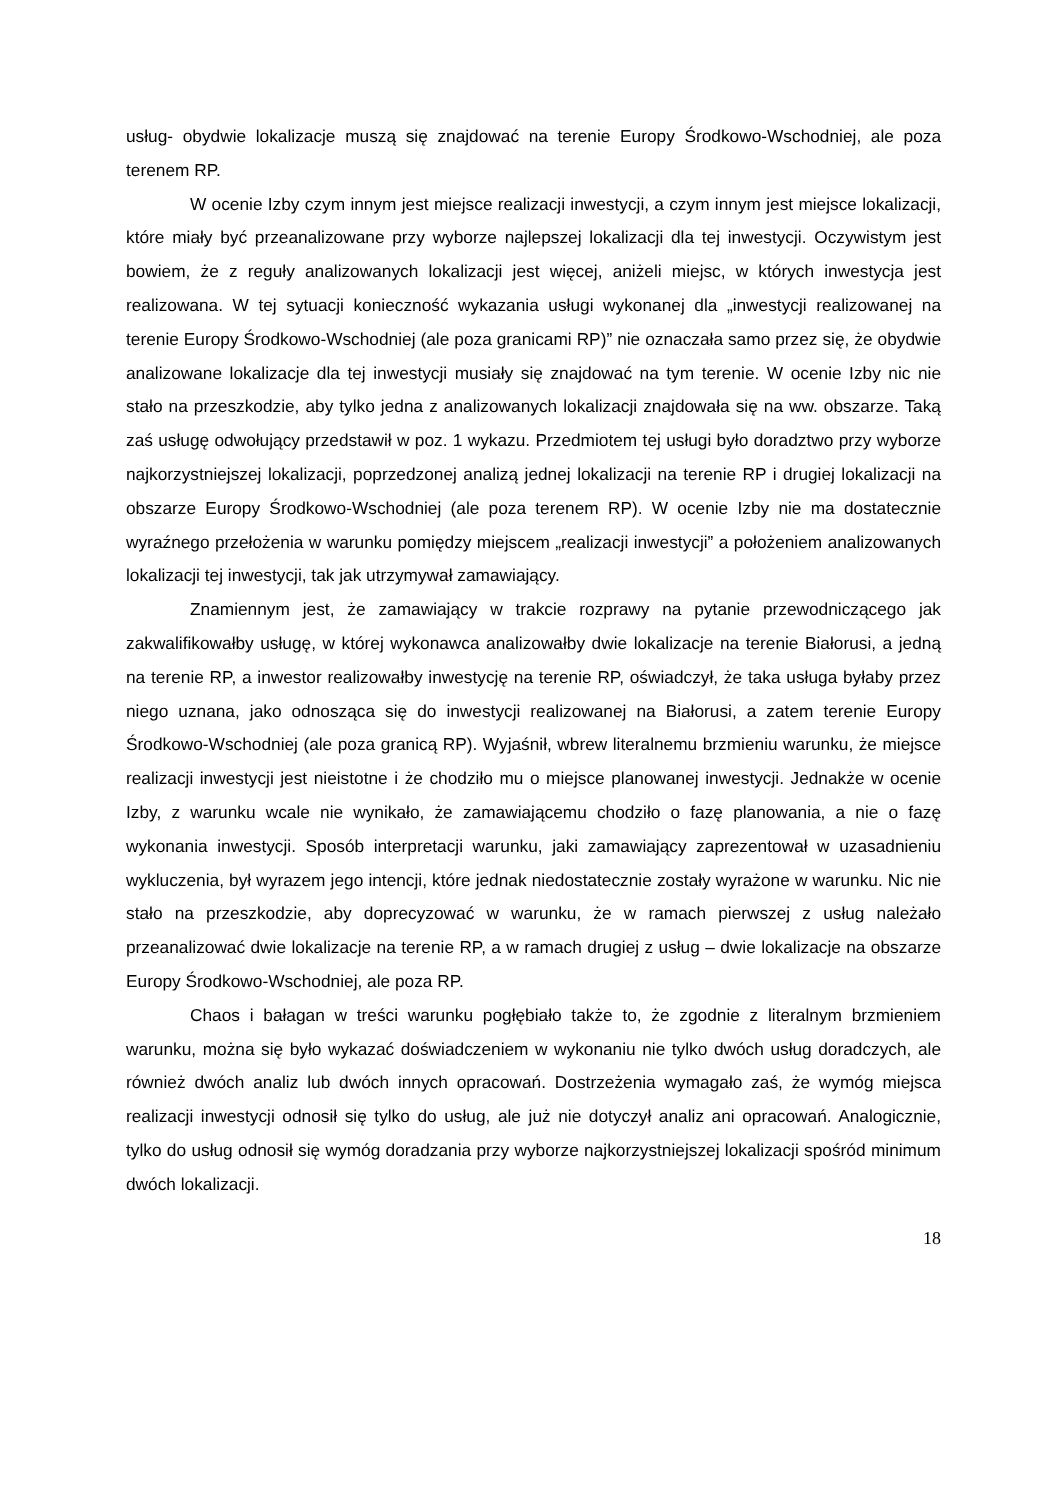usług- obydwie lokalizacje muszą się znajdować na terenie Europy Środkowo-Wschodniej, ale poza terenem RP.
W ocenie Izby czym innym jest miejsce realizacji inwestycji, a czym innym jest miejsce lokalizacji, które miały być przeanalizowane przy wyborze najlepszej lokalizacji dla tej inwestycji. Oczywistym jest bowiem, że z reguły analizowanych lokalizacji jest więcej, aniżeli miejsc, w których inwestycja jest realizowana. W tej sytuacji konieczność wykazania usługi wykonanej dla „inwestycji realizowanej na terenie Europy Środkowo-Wschodniej (ale poza granicami RP)” nie oznaczała samo przez się, że obydwie analizowane lokalizacje dla tej inwestycji musiały się znajdować na tym terenie. W ocenie Izby nic nie stało na przeszkodzie, aby tylko jedna z analizowanych lokalizacji znajdowała się na ww. obszarze. Taką zaś usługę odwołujący przedstawił w poz. 1 wykazu. Przedmiotem tej usługi było doradztwo przy wyborze najkorzystniejszej lokalizacji, poprzedzonej analizą jednej lokalizacji na terenie RP i drugiej lokalizacji na obszarze Europy Środkowo-Wschodniej (ale poza terenem RP). W ocenie Izby nie ma dostatecznie wyraźnego przełożenia w warunku pomiędzy miejscem „realizacji inwestycji” a położeniem analizowanych lokalizacji tej inwestycji, tak jak utrzymywał zamawiający.
Znamiennym jest, że zamawiający w trakcie rozprawy na pytanie przewodniczącego jak zakwalifikowałby usługę, w której wykonawca analizowałby dwie lokalizacje na terenie Białorusi, a jedną na terenie RP, a inwestor realizowałby inwestycję na terenie RP, oświadczył, że taka usługa byłaby przez niego uznana, jako odnosząca się do inwestycji realizowanej na Białorusi, a zatem terenie Europy Środkowo-Wschodniej (ale poza granicą RP). Wyjaśnił, wbrew literalnemu brzmieniu warunku, że miejsce realizacji inwestycji jest nieistotne i że chodziło mu o miejsce planowanej inwestycji. Jednakże w ocenie Izby, z warunku wcale nie wynikało, że zamawiającemu chodziło o fazę planowania, a nie o fazę wykonania inwestycji. Sposób interpretacji warunku, jaki zamawiający zaprezentował w uzasadnieniu wykluczenia, był wyrazem jego intencji, które jednak niedostatecznie zostały wyrażone w warunku. Nic nie stało na przeszkodzie, aby doprecyzować w warunku, że w ramach pierwszej z usług należało przeanalizować dwie lokalizacje na terenie RP, a w ramach drugiej z usług – dwie lokalizacje na obszarze Europy Środkowo-Wschodniej, ale poza RP.
Chaos i bałagan w treści warunku pogłębiało także to, że zgodnie z literalnym brzmieniem warunku, można się było wykazać doświadczeniem w wykonaniu nie tylko dwóch usług doradczych, ale również dwóch analiz lub dwóch innych opracowań. Dostrzeżenia wymagało zaś, że wymóg miejsca realizacji inwestycji odnosił się tylko do usług, ale już nie dotyczył analiz ani opracowań. Analogicznie, tylko do usług odnosił się wymóg doradzania przy wyborze najkorzystniejszej lokalizacji spośród minimum dwóch lokalizacji.
18